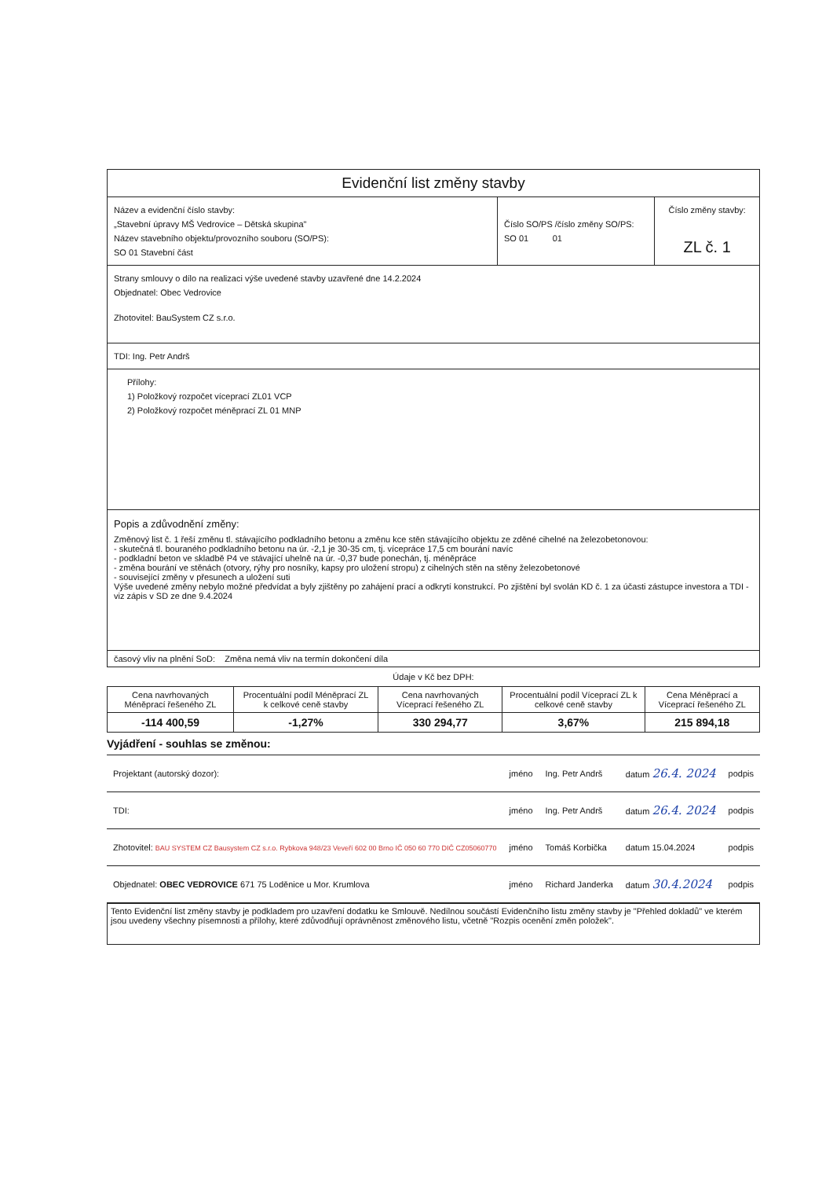| Evidenční list změny stavby | | |
| Název a evidenční číslo stavby: „Stavební úpravy MŠ Vedrovice – Dětská skupina" Název stavebního objektu/provozního souboru (SO/PS): SO 01 Stavební část | Číslo SO/PS /číslo změny SO/PS: SO 01 01 | Číslo změny stavby: ZL č. 1 |
| Strany smlouvy o dílo na realizaci výše uvedené stavby uzavřené dne 14.2.2024 Objednatel: Obec Vedrovice Zhotovitel: BauSystem CZ s.r.o. | | |
| TDI: Ing. Petr Andrš | | |
| Přílohy: 1) Položkový rozpočet víceprací ZL01 VCP 2) Položkový rozpočet méněprací ZL 01 MNP | | |
| Popis a zdůvodnění změny: Změnový list č. 1 řeší změnu tl. stávajícího podkladního betonu a změnu kce stěn stávajícího objektu ze zděné cihelné na železobetonovou: - skutečná tl. bouraného podkladního betonu na úr. -2,1 je 30-35 cm, tj. vícepráce 17,5 cm bourání navíc - podkladní beton ve skladbě P4 ve stávající uhelně na úr. -0,37 bude ponechán, tj. méněpráce - změna bourání ve stěnách (otvory, rýhy pro nosníky, kapsy pro uložení stropu) z cihelných stěn na stěny železobetonové - související změny v přesunech a uložení suti Výše uvedené změny nebylo možné předvídat a byly zjištěny po zahájení prací a odkrytí konstrukcí. Po zjištění byl svolán KD č. 1 za účasti zástupce investora a TDI - viz zápis v SD ze dne 9.4.2024 | | |
| časový vliv na plnění SoD: Změna nemá vliv na termín dokončení díla | | |
Údaje v Kč bez DPH:
| Cena navrhovaných Méněprací řešeného ZL | Procentuální podíl Méněprací ZL k celkové ceně stavby | Cena navrhovaných Víceprací řešeného ZL | Procentuální podíl Víceprací ZL k celkové ceně stavby | Cena Méněprací a Víceprací řešeného ZL |
| --- | --- | --- | --- | --- |
| -114 400,59 | -1,27% | 330 294,77 | 3,67% | 215 894,18 |
Vyjádření - souhlas se změnou:
| Projektant (autorský dozor): | jméno | Ing. Petr Andrš | datum 26.4. 2024 | podpis |
| TDI: | jméno | Ing. Petr Andrš | datum 26.4. 2024 | podpis |
| Zhotovitel: BAU SYSTEM CZ Bausystem CZ s.r.o. Rybkova 948/23 Veveří 602 00 Brno IČ 050 60 770 DIČ CZ05060770 | jméno | Tomáš Korbička | datum 15.04.2024 | podpis |
| Objednatel: OBEC VEDROVICE 671 75 Loděnice u Mor. Krumlova | jméno | Richard Janderka | datum 30.4.2024 | podpis |
Tento Evidenční list změny stavby je podkladem pro uzavření dodatku ke Smlouvě. Nedílnou součástí Evidenčního listu změny stavby je "Přehled dokladů" ve kterém jsou uvedeny všechny písemnosti a přílohy, které zdůvodňují oprávněnost změnového listu, včetně "Rozpis ocenění změn položek".